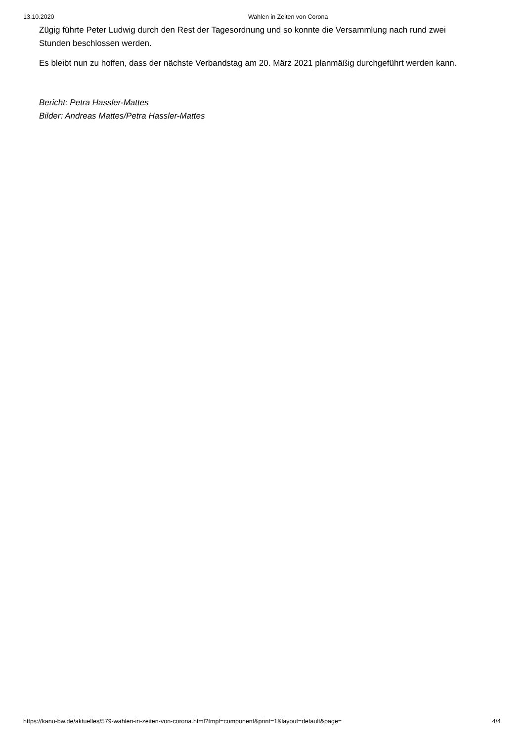13.10.2020 Wahlen in Zeiten von Corona
Zügig führte Peter Ludwig durch den Rest der Tagesordnung und so konnte die Versammlung nach rund zwei Stunden beschlossen werden.
Es bleibt nun zu hoffen, dass der nächste Verbandstag am 20. März 2021 planmäßig durchgeführt werden kann.
Bericht: Petra Hassler-Mattes
Bilder: Andreas Mattes/Petra Hassler-Mattes
https://kanu-bw.de/aktuelles/579-wahlen-in-zeiten-von-corona.html?tmpl=component&print=1&layout=default&page= 4/4